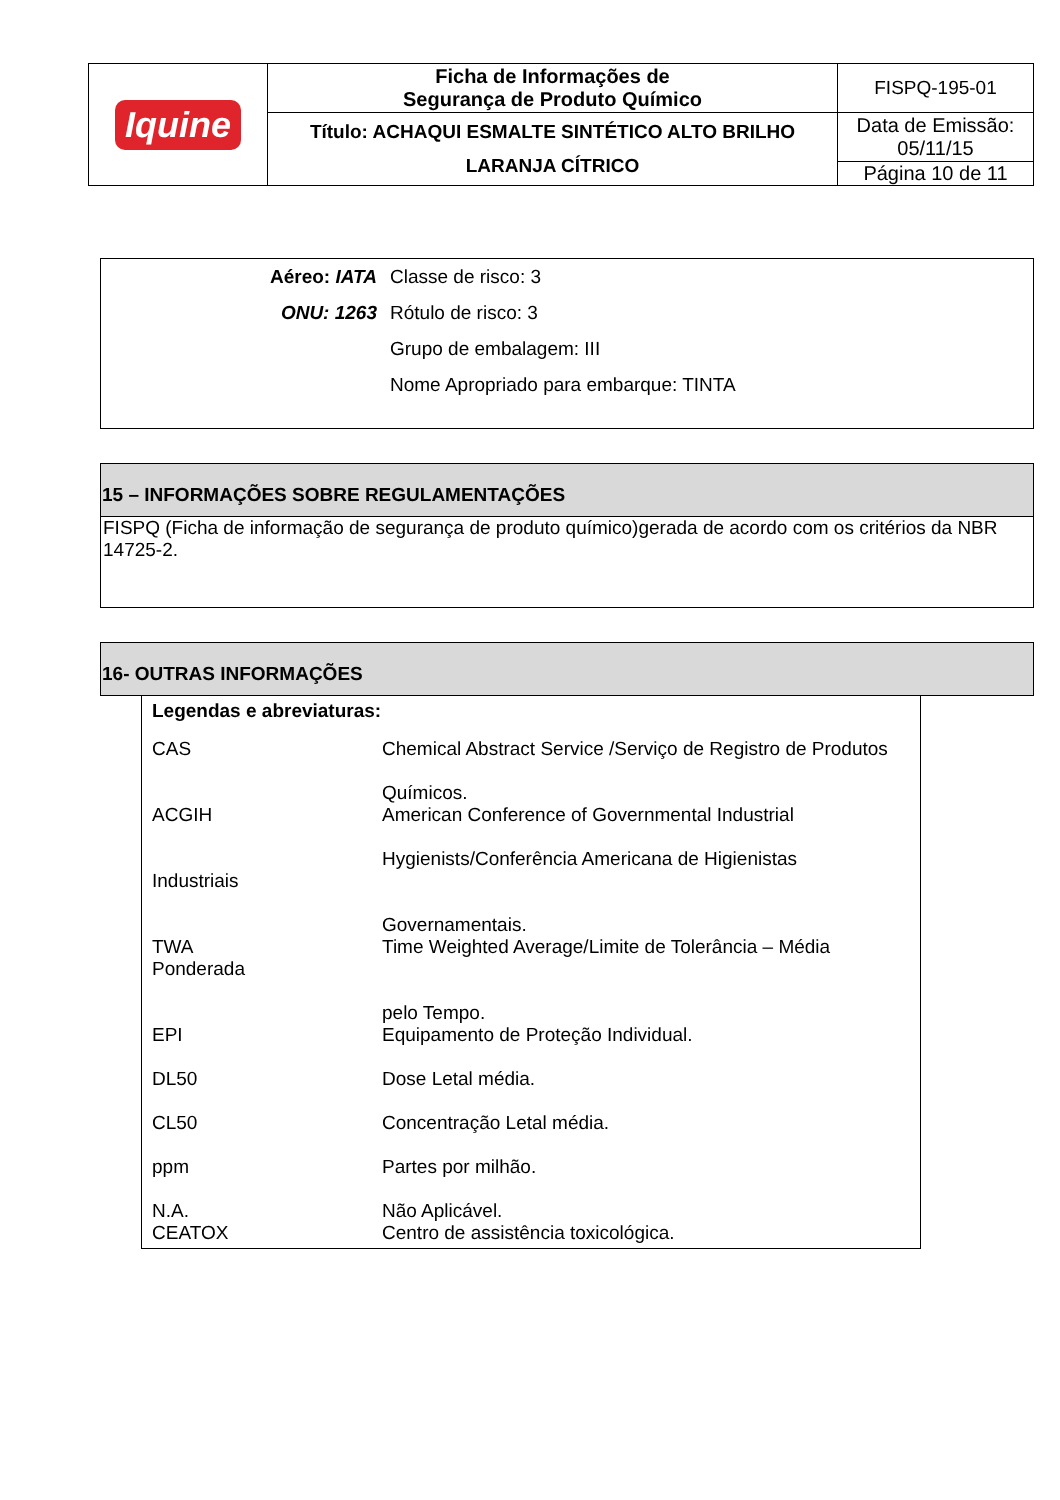| Iquine | Ficha de Informações de Segurança de Produto Químico | FISPQ-195-01 |
| | Título: ACHAQUI ESMALTE SINTÉTICO ALTO BRILHO LARANJA CÍTRICO | Data de Emissão: 05/11/15 |
| | | Página 10 de 11 |
| Aéreo: IATA | Classe de risco: 3 |
| ONU: 1263 | Rótulo de risco: 3 |
| | Grupo de embalagem: III |
| | Nome Apropriado para embarque: TINTA |
15 – INFORMAÇÕES SOBRE REGULAMENTAÇÕES
FISPQ (Ficha de informação de segurança de produto químico)gerada de acordo com os critérios da NBR 14725-2.
16- OUTRAS INFORMAÇÕES
Legendas e abreviaturas:
| CAS | Chemical Abstract Service /Serviço de Registro de Produtos Químicos. |
| ACGIH Industriais | American Conference of Governmental Industrial Hygienists/Conferência Americana de Higienistas Governamentais. |
| TWA Ponderada | Time Weighted Average/Limite de Tolerância – Média pelo Tempo. |
| EPI | Equipamento de Proteção Individual. |
| DL50 | Dose Letal média. |
| CL50 | Concentração Letal média. |
| ppm | Partes por milhão. |
| N.A. CEATOX | Não Aplicável. Centro de assistência toxicológica. |